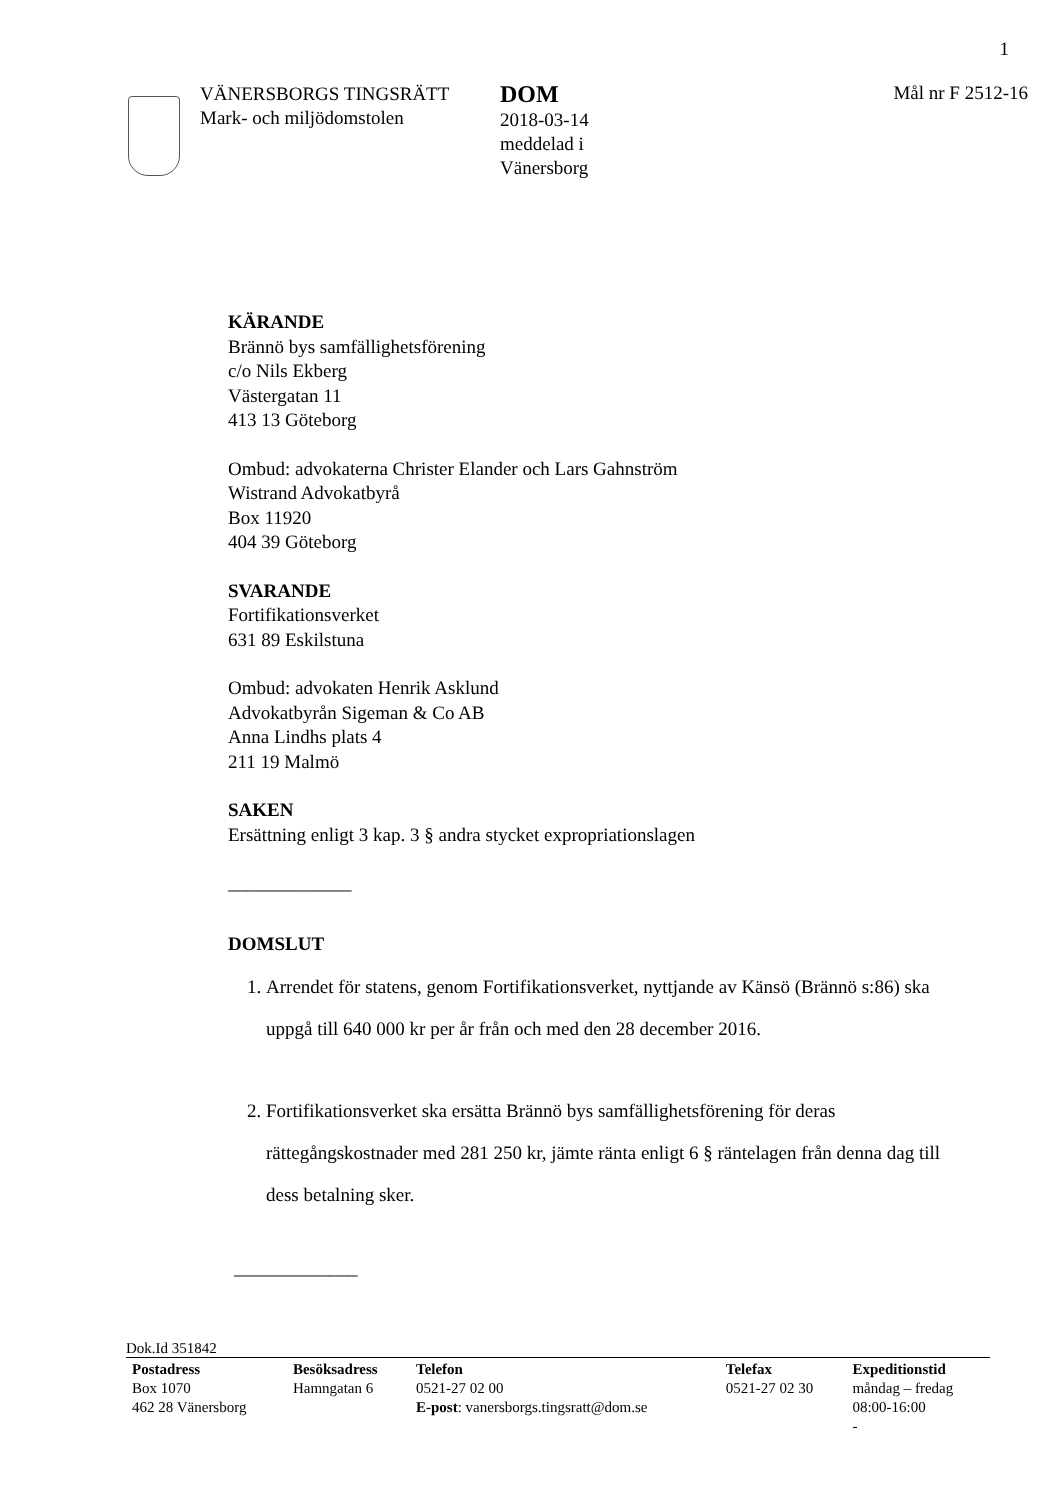1
VÄNERSBORGS TINGSRÄTT
Mark- och miljödomstolen
DOM
2018-03-14
meddelad i
Vänersborg
Mål nr F 2512-16
KÄRANDE
Brännö bys samfällighetsförening
c/o Nils Ekberg
Västergatan 11
413 13 Göteborg
Ombud: advokaterna Christer Elander och Lars Gahnström
Wistrand Advokatbyrå
Box 11920
404 39 Göteborg
SVARANDE
Fortifikationsverket
631 89 Eskilstuna
Ombud: advokaten Henrik Asklund
Advokatbyrån Sigeman & Co AB
Anna Lindhs plats 4
211 19 Malmö
SAKEN
Ersättning enligt 3 kap. 3 § andra stycket expropriationslagen
_____________
DOMSLUT
1. Arrendet för statens, genom Fortifikationsverket, nyttjande av Känsö (Brännö s:86) ska uppgå till 640 000 kr per år från och med den 28 december 2016.
2. Fortifikationsverket ska ersätta Brännö bys samfällighetsförening för deras rättegångskostnader med 281 250 kr, jämte ränta enligt 6 § räntelagen från denna dag till dess betalning sker.
_____________
Dok.Id 351842
| Postadress Box 1070 462 28 Vänersborg | Besöksadress Hamngatan 6 | Telefon 0521-27 02 00 E-post : vanersborgs.tingsratt@dom.se | Telefax 0521-27 02 30 | Expeditionstid måndag – fredag 08:00-16:00 - |